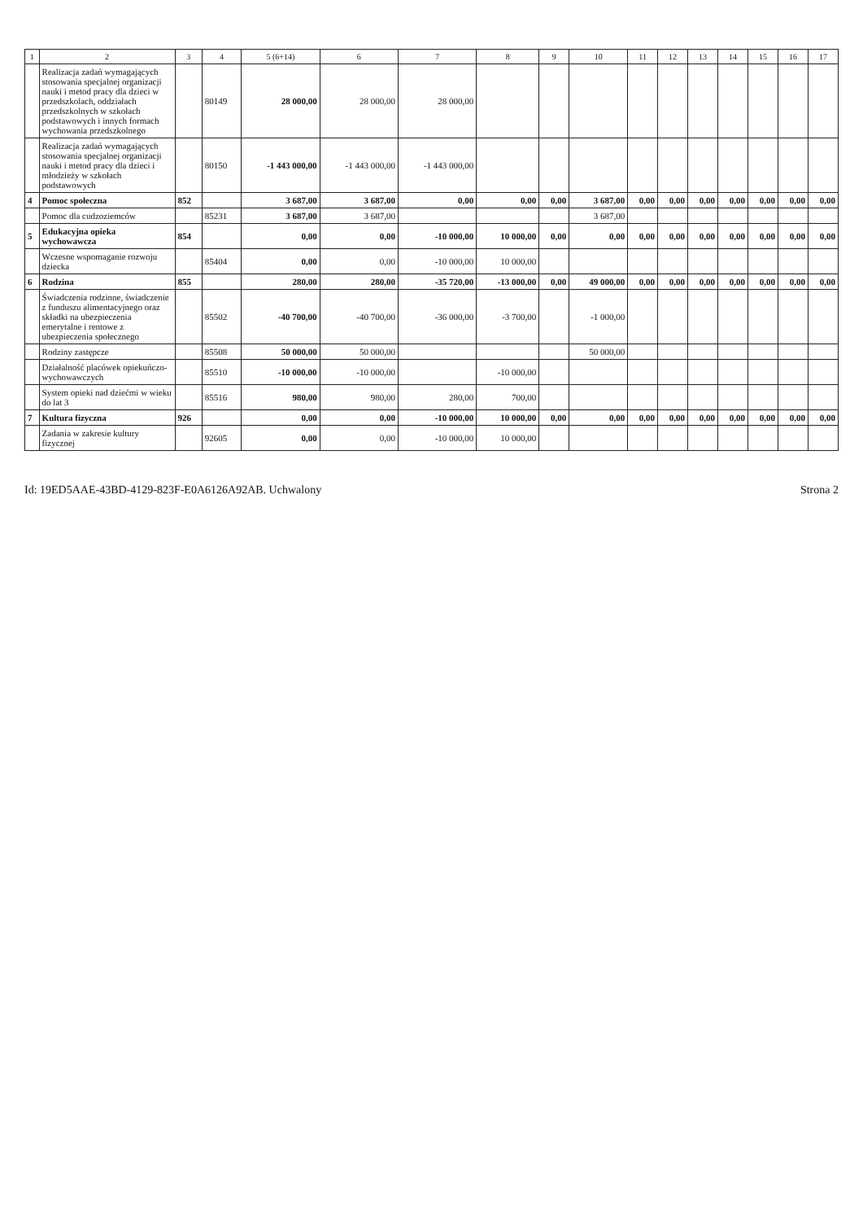| 1 | 2 | 3 | 4 | 5 (6+14) | 6 | 7 | 8 | 9 | 10 | 11 | 12 | 13 | 14 | 15 | 16 | 17 |
| --- | --- | --- | --- | --- | --- | --- | --- | --- | --- | --- | --- | --- | --- | --- | --- | --- |
| | Realizacja zadań wymagających stosowania specjalnej organizacji nauki i metod pracy dla dzieci w przedszkolach, oddziałach przedszkolnych w szkołach podstawowych i innych formach wychowania przedszkolnego | | 80149 | 28 000,00 | 28 000,00 | 28 000,00 | | | | | | | | | | |
| | Realizacja zadań wymagających stosowania specjalnej organizacji nauki i metod pracy dla dzieci i młodzieży w szkołach podstawowych | | 80150 | -1 443 000,00 | -1 443 000,00 | -1 443 000,00 | | | | | | | | | | |
| 4 | Pomoc społeczna | 852 | | 3 687,00 | 3 687,00 | 0,00 | 0,00 | 0,00 | 3 687,00 | 0,00 | 0,00 | 0,00 | 0,00 | 0,00 | 0,00 | 0,00 |
| | Pomoc dla cudzoziemców | | 85231 | 3 687,00 | 3 687,00 | | | | 3 687,00 | | | | | | | |
| 5 | Edukacyjna opieka wychowawcza | 854 | | 0,00 | 0,00 | -10 000,00 | 10 000,00 | 0,00 | 0,00 | 0,00 | 0,00 | 0,00 | 0,00 | 0,00 | 0,00 | 0,00 |
| | Wczesne wspomaganie rozwoju dziecka | | 85404 | 0,00 | 0,00 | -10 000,00 | 10 000,00 | | | | | | | | | |
| 6 | Rodzina | 855 | | 280,00 | 280,00 | -35 720,00 | -13 000,00 | 0,00 | 49 000,00 | 0,00 | 0,00 | 0,00 | 0,00 | 0,00 | 0,00 | 0,00 |
| | Świadczenia rodzinne, świadczenie z funduszu alimentacyjnego oraz składki na ubezpieczenia emerytalne i rentowe z ubezpieczenia społecznego | | 85502 | -40 700,00 | -40 700,00 | -36 000,00 | -3 700,00 | | -1 000,00 | | | | | | | |
| | Rodziny zastępcze | | 85508 | 50 000,00 | 50 000,00 | | | | 50 000,00 | | | | | | | |
| | Działalność placówek opiekuńczo-wychowawczych | | 85510 | -10 000,00 | -10 000,00 | | -10 000,00 | | | | | | | | | |
| | System opieki nad dziećmi w wieku do lat 3 | | 85516 | 980,00 | 980,00 | 280,00 | 700,00 | | | | | | | | | |
| 7 | Kultura fizyczna | 926 | | 0,00 | 0,00 | -10 000,00 | 10 000,00 | 0,00 | 0,00 | 0,00 | 0,00 | 0,00 | 0,00 | 0,00 | 0,00 | 0,00 |
| | Zadania w zakresie kultury fizycznej | | 92605 | 0,00 | 0,00 | -10 000,00 | 10 000,00 | | | | | | | | | |
Id: 19ED5AAE-43BD-4129-823F-E0A6126A92AB. Uchwalony Strona 2